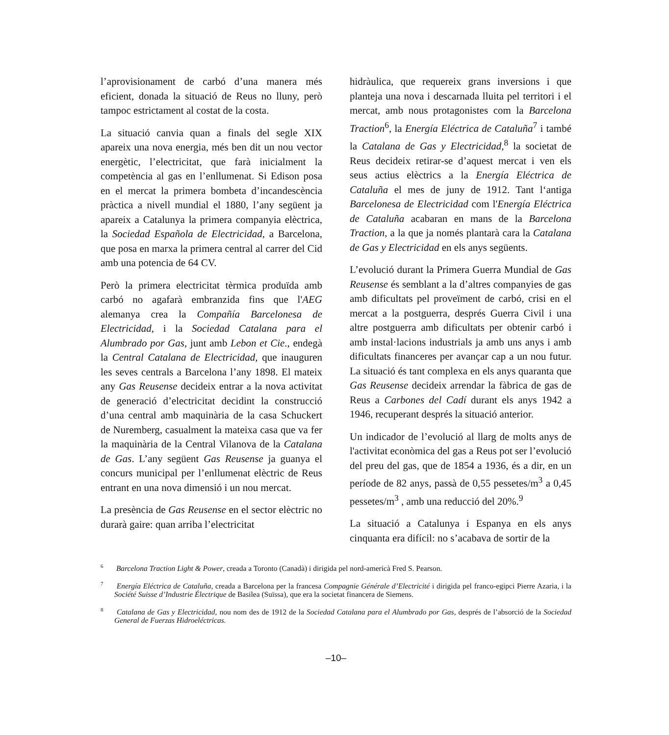l’aprovisionament de carbó d’una manera més eficient, donada la situació de Reus no lluny, però tampoc estrictament al costat de la costa.
La situació canvia quan a finals del segle XIX apareix una nova energia, més ben dit un nou vector energètic, l’electricitat, que farà inicialment la competència al gas en l’enllumenat. Si Edison posa en el mercat la primera bombeta d’incandescència pràctica a nivell mundial el 1880, l’any següent ja apareix a Catalunya la primera companyia elèctrica, la Sociedad Española de Electricidad, a Barcelona, que posa en marxa la primera central al carrer del Cid amb una potencia de 64 CV.
Però la primera electricitat tèrmica produïda amb carbó no agafarà embranzida fins que l'AEG alemanya crea la Compañía Barcelonesa de Electricidad, i la Sociedad Catalana para el Alumbrado por Gas, junt amb Lebon et Cie., endegà la Central Catalana de Electricidad, que inauguren les seves centrals a Barcelona l’any 1898. El mateix any Gas Reusense decideix entrar a la nova activitat de generació d’electricitat decidint la construcció d’una central amb maquinària de la casa Schuckert de Nuremberg, casualment la mateixa casa que va fer la maquinària de la Central Vilanova de la Catalana de Gas. L’any següent Gas Reusense ja guanya el concurs municipal per l’enllumenat elèctric de Reus entrant en una nova dimensió i un nou mercat.
La presència de Gas Reusense en el sector elèctric no durarà gaire: quan arriba l’electricitat
hidràulica, que requereix grans inversions i que planteja una nova i descarnada lluita pel territori i el mercat, amb nous protagonistes com la Barcelona Traction<sup>6</sup>, la Energía Eléctrica de Cataluña<sup>7</sup> i també la Catalana de Gas y Electricidad,<sup>8</sup> la societat de Reus decideix retirar-se d’aquest mercat i ven els seus actius elèctrics a la Energía Eléctrica de Cataluña el mes de juny de 1912. Tant l‘antiga Barcelonesa de Electricidad com l'Energía Eléctrica de Cataluña acabaran en mans de la Barcelona Traction, a la que ja només plantarà cara la Catalana de Gas y Electricidad en els anys següents.
L’evolució durant la Primera Guerra Mundial de Gas Reusense és semblant a la d’altres companyies de gas amb dificultats pel proveïment de carbó, crisi en el mercat a la postguerra, després Guerra Civil i una altre postguerra amb dificultats per obtenir carbó i amb instal·lacions industrials ja amb uns anys i amb dificultats financeres per avançar cap a un nou futur. La situació és tant complexa en els anys quaranta que Gas Reusense decideix arrendar la fàbrica de gas de Reus a Carbones del Cadí durant els anys 1942 a 1946, recuperant després la situació anterior.
Un indicador de l’evolució al llarg de molts anys de l'activitat econòmica del gas a Reus pot ser l’evolució del preu del gas, que de 1854 a 1936, és a dir, en un període de 82 anys, passà de 0,55 pessetes/m<sup>3</sup> a 0,45 pessetes/m<sup>3</sup> , amb una reducció del 20%.<sup>9</sup>
La situació a Catalunya i Espanya en els anys cinquanta era difícil: no s’acabava de sortir de la
<sup>6</sup> Barcelona Traction Light & Power, creada a Toronto (Canadà) i dirigida pel nord-americà Fred S. Pearson.
<sup>7</sup> Energía Eléctrica de Cataluña, creada a Barcelona per la francesa Compagnie Générale d’Electricité i dirigida pel franco-egipci Pierre Azaria, i la Société Suisse d’Industrie Électrique de Basilea (Suïssa), que era la societat financera de Siemens.
<sup>8</sup> Catalana de Gas y Electricidad, nou nom des de 1912 de la Sociedad Catalana para el Alumbrado por Gas, després de l’absorció de la Sociedad General de Fuerzas Hidroeléctricas.
–10–